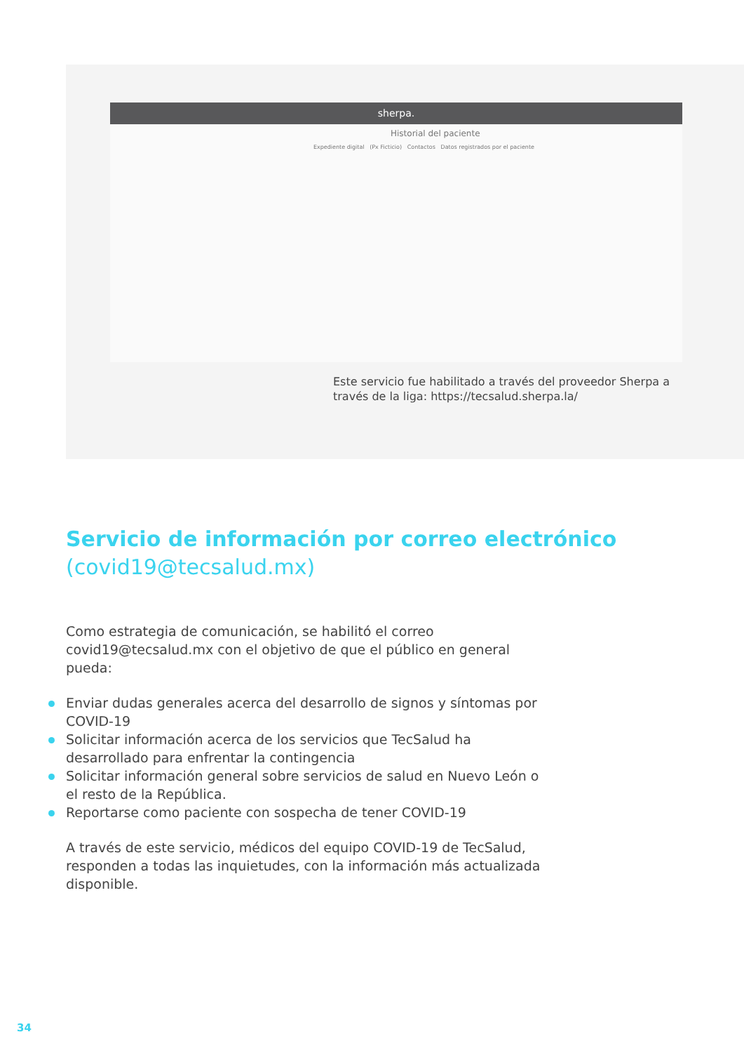sherpa.
Historial del paciente
Expediente digital (Px Ficticio) Contactos Datos registrados por el paciente
Este servicio fue habilitado a través del proveedor Sherpa a través de la liga: https://tecsalud.sherpa.la/
Servicio de información por correo electrónico
(covid19@tecsalud.mx)
Como estrategia de comunicación, se habilitó el correo covid19@tecsalud.mx con el objetivo de que el público en general pueda:
Enviar dudas generales acerca del desarrollo de signos y síntomas por COVID-19
Solicitar información acerca de los servicios que TecSalud ha desarrollado para enfrentar la contingencia
Solicitar información general sobre servicios de salud en Nuevo León o el resto de la República.
Reportarse como paciente con sospecha de tener COVID-19
A través de este servicio, médicos del equipo COVID-19 de TecSalud, responden a todas las inquietudes, con la información más actualizada disponible.
34